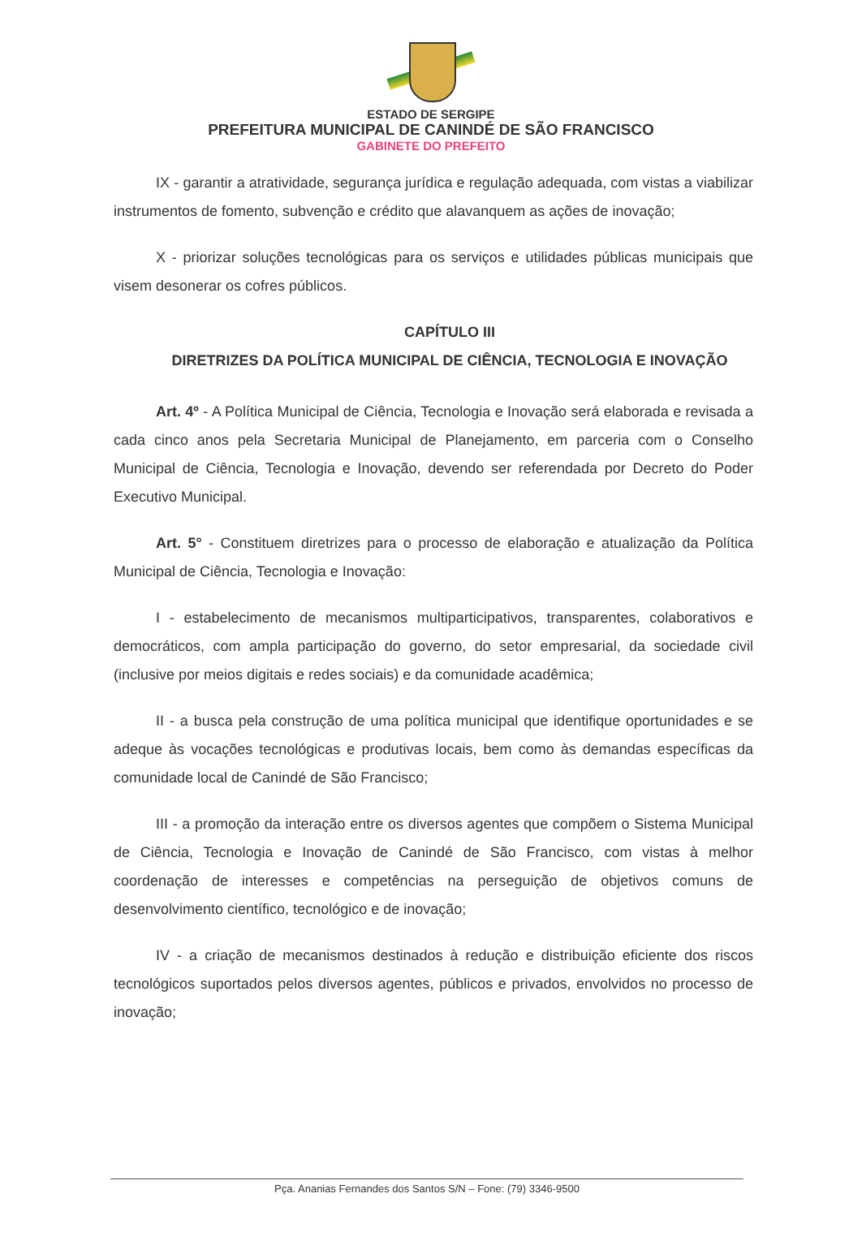ESTADO DE SERGIPE
PREFEITURA MUNICIPAL DE CANINDÉ DE SÃO FRANCISCO
GABINETE DO PREFEITO
IX - garantir a atratividade, segurança jurídica e regulação adequada, com vistas a viabilizar instrumentos de fomento, subvenção e crédito que alavanquem as ações de inovação;
X - priorizar soluções tecnológicas para os serviços e utilidades públicas municipais que visem desonerar os cofres públicos.
CAPÍTULO III
DIRETRIZES DA POLÍTICA MUNICIPAL DE CIÊNCIA, TECNOLOGIA E INOVAÇÃO
Art. 4º - A Política Municipal de Ciência, Tecnologia e Inovação será elaborada e revisada a cada cinco anos pela Secretaria Municipal de Planejamento, em parceria com o Conselho Municipal de Ciência, Tecnologia e Inovação, devendo ser referendada por Decreto do Poder Executivo Municipal.
Art. 5° - Constituem diretrizes para o processo de elaboração e atualização da Política Municipal de Ciência, Tecnologia e Inovação:
I - estabelecimento de mecanismos multiparticipativos, transparentes, colaborativos e democráticos, com ampla participação do governo, do setor empresarial, da sociedade civil (inclusive por meios digitais e redes sociais) e da comunidade acadêmica;
II - a busca pela construção de uma política municipal que identifique oportunidades e se adeque às vocações tecnológicas e produtivas locais, bem como às demandas específicas da comunidade local de Canindé de São Francisco;
III - a promoção da interação entre os diversos agentes que compõem o Sistema Municipal de Ciência, Tecnologia e Inovação de Canindé de São Francisco, com vistas à melhor coordenação de interesses e competências na perseguição de objetivos comuns de desenvolvimento científico, tecnológico e de inovação;
IV - a criação de mecanismos destinados à redução e distribuição eficiente dos riscos tecnológicos suportados pelos diversos agentes, públicos e privados, envolvidos no processo de inovação;
Pça. Ananias Fernandes dos Santos S/N – Fone: (79) 3346-9500